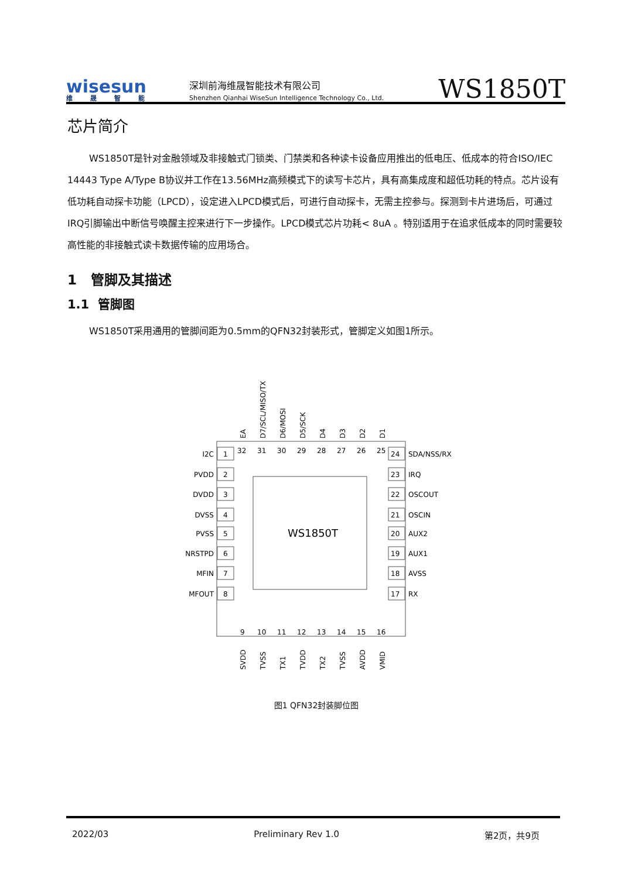wisesun
维晟智能
深圳前海维晟智能技术有限公司
Shenzhen Qianhai WiseSun Intelligence Technology Co., Ltd.
WS1850T
芯片简介
WS1850T是针对金融领域及非接触式门锁类、门禁类和各种读卡设备应用推出的低电压、低成本的符合ISO/IEC 14443 Type A/Type B协议并工作在13.56MHz高频模式下的读写卡芯片，具有高集成度和超低功耗的特点。芯片设有低功耗自动探卡功能（LPCD），设定进入LPCD模式后，可进行自动探卡，无需主控参与。探测到卡片进场后，可通过IRQ引脚输出中断信号唤醒主控来进行下一步操作。LPCD模式芯片功耗< 8uA 。特别适用于在追求低成本的同时需要较高性能的非接触式读卡数据传输的应用场合。
1 管脚及其描述
1.1 管脚图
WS1850T采用通用的管脚间距为0.5mm的QFN32封装形式，管脚定义如图1所示。
WS1850T
I2C
PVDD
DVDD
DVSS
PVSS
NRSTPD
MFIN
MFOUT
1
2
3
4
5
6
7
8
24
23
22
21
20
19
18
17
SDA/NSS/RX
IRQ
OSCOUT
OSCIN
AUX2
AUX1
AVSS
RX
32
31
30
29
28
27
26
25
9
10
11
12
13
14
15
16
EA
D7/SCL/MISO/TX
D6/MOSI
D5/SCK
D4
D3
D2
D1
SVDD
TVSS
TX1
TVDD
TX2
TVSS
AVDD
VMID
图1 QFN32封装脚位图
2022/03 Preliminary Rev 1.0 第2页，共9页